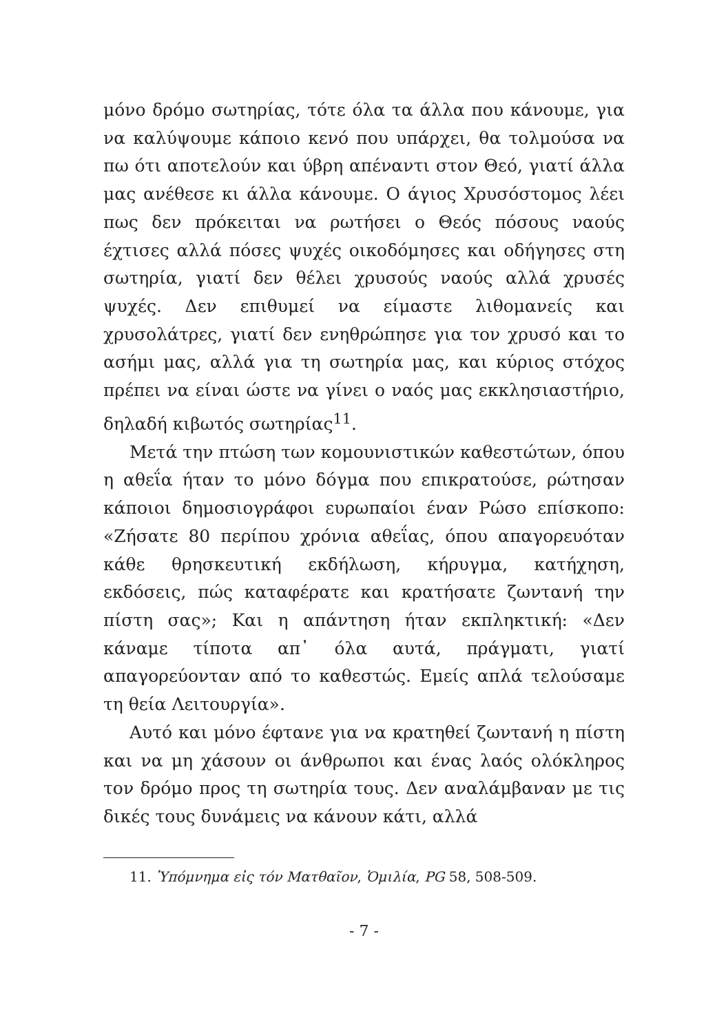μόνο δρόμο σωτηρίας, τότε όλα τα άλλα που κάνουμε, για να καλύψουμε κάποιο κενό που υπάρχει, θα τολμούσα να πω ότι αποτελούν και ύβρη απέναντι στον Θεό, γιατί άλλα μας ανέθεσε κι άλλα κάνουμε. Ο άγιος Χρυσόστομος λέει πως δεν πρόκειται να ρωτήσει ο Θεός πόσους ναούς έχτισες αλλά πόσες ψυχές οικοδόμησες και οδήγησες στη σωτηρία, γιατί δεν θέλει χρυσούς ναούς αλλά χρυσές ψυχές. Δεν επιθυμεί να είμαστε λιθομανείς και χρυσολάτρες, γιατί δεν ενηθρώπησε για τον χρυσό και το ασήμι μας, αλλά για τη σωτηρία μας, και κύριος στόχος πρέπει να είναι ώστε να γίνει ο ναός μας εκκλησιαστήριο, δηλαδή κιβωτός σωτηρίας<sup>11</sup>.
Μετά την πτώση των κομουνιστικών καθεστώτων, όπου η αθεΐα ήταν το μόνο δόγμα που επικρατούσε, ρώτησαν κάποιοι δημοσιογράφοι ευρωπαίοι έναν Ρώσο επίσκοπο: «Ζήσατε 80 περίπου χρόνια αθεΐας, όπου απαγορευόταν κάθε θρησκευτική εκδήλωση, κήρυγμα, κατήχηση, εκδόσεις, πώς καταφέρατε και κρατήσατε ζωντανή την πίστη σας»; Και η απάντηση ήταν εκπληκτική: «Δεν κάναμε τίποτα απ᾽ όλα αυτά, πράγματι, γιατί απαγορεύονταν από το καθεστώς. Εμείς απλά τελούσαμε τη θεία Λειτουργία».
Αυτό και μόνο έφτανε για να κρατηθεί ζωντανή η πίστη και να μη χάσουν οι άνθρωποι και ένας λαός ολόκληρος τον δρόμο προς τη σωτηρία τους. Δεν αναλάμβαναν με τις δικές τους δυνάμεις να κάνουν κάτι, αλλά
11. Ὑπόμνημα εἰς τόν Ματθαῖον, Ὁμιλία, PG 58, 508-509.
- 7 -